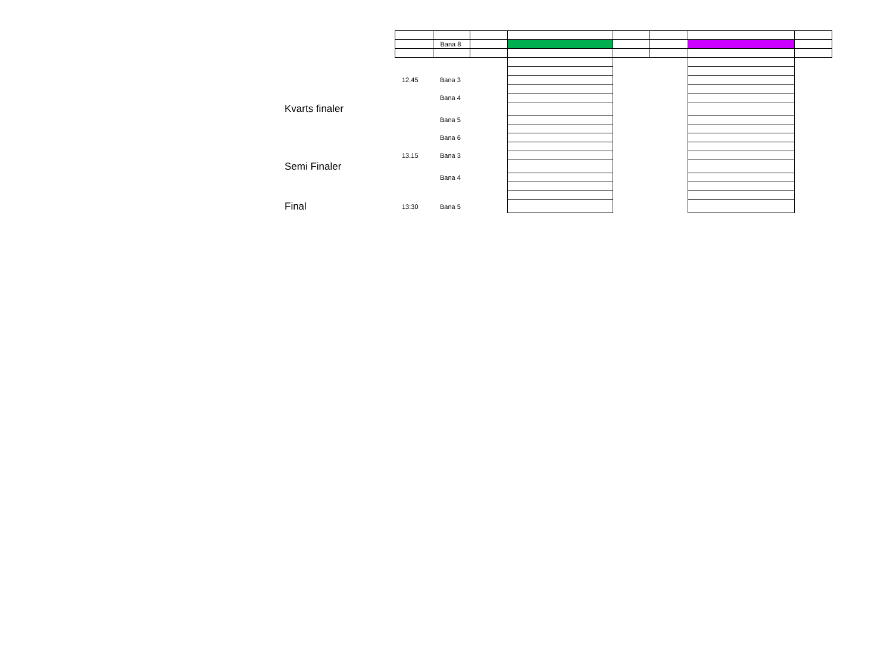| | | Bana 8 | | | | | | |
| | 12.45 | Bana 3 | | | | | | |
| | | Bana 4 | | | | | | |
| Kvarts finaler | | | | | | | | |
| | | Bana 5 | | | | | | |
| | | Bana 6 | | | | | | |
| | 13.15 | Bana 3 | | | | | | |
| Semi Finaler | | | | | | | | |
| | | Bana 4 | | | | | | |
| Final | 13:30 | Bana 5 | | | | | | |